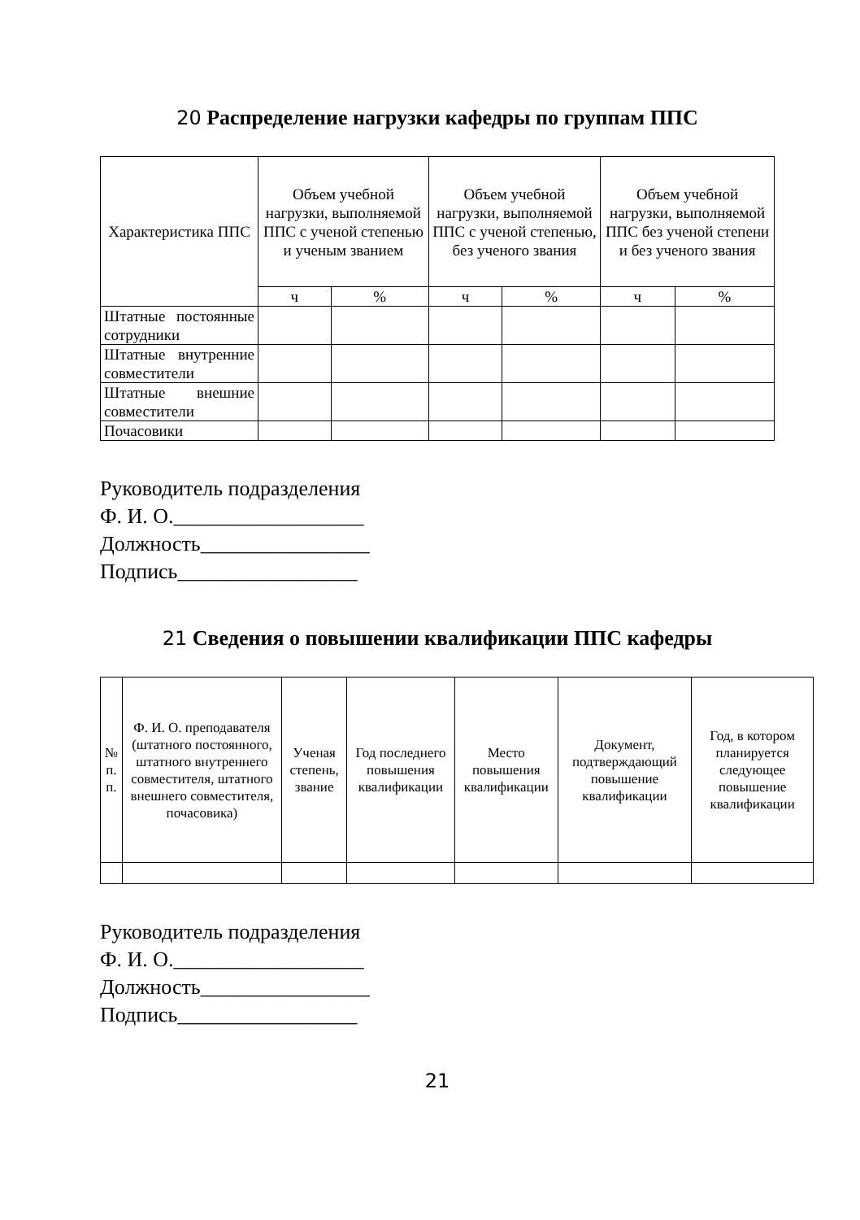20 Распределение нагрузки кафедры по группам ППС
| Характеристика ППС | Объем учебной нагрузки, выполняемой ППС с ученой степенью и ученым званием | | Объем учебной нагрузки, выполняемой ППС с ученой степенью, без ученого звания | | Объем учебной нагрузки, выполняемой ППС без ученой степени и без ученого звания | |
| --- | --- | --- | --- | --- | --- | --- |
| | ч | % | ч | % | ч | % |
| Штатные постоянные сотрудники | | | | | | |
| Штатные внутренние совместители | | | | | | |
| Штатные внешние совместители | | | | | | |
| Почасовики | | | | | | |
Руководитель подразделения
Ф. И. О.__________________
Должность________________
Подпись_________________
21 Сведения о повышении квалификации ППС кафедры
| № п. п. | Ф. И. О. преподавателя (штатного постоянного, штатного внутреннего совместителя, штатного внешнего совместителя, почасовика) | Ученая степень, звание | Год последнего повышения квалификации | Место повышения квалификации | Документ, подтверждающий повышение квалификации | Год, в котором планируется следующее повышение квалификации |
| --- | --- | --- | --- | --- | --- | --- |
Руководитель подразделения
Ф. И. О.__________________
Должность________________
Подпись_________________
21